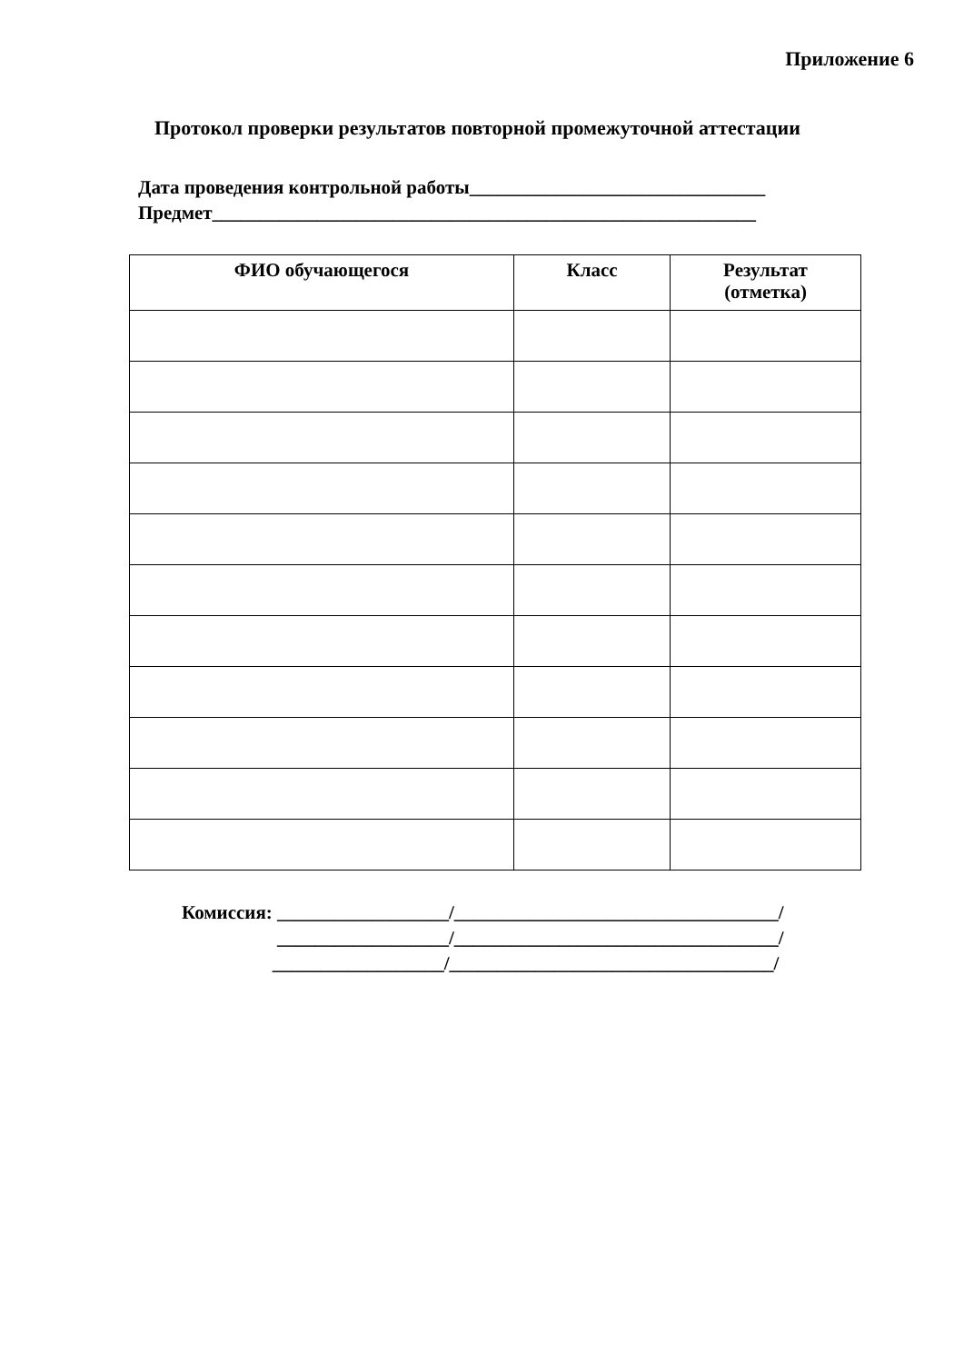Приложение 6
Протокол проверки результатов повторной промежуточной аттестации
Дата проведения контрольной работы_______________________________
Предмет_________________________________________________________
| ФИО обучающегося | Класс | Результат (отметка) |
| --- | --- | --- |
Комиссия: __________________/__________________________________/
__________________/__________________________________/
__________________/__________________________________/